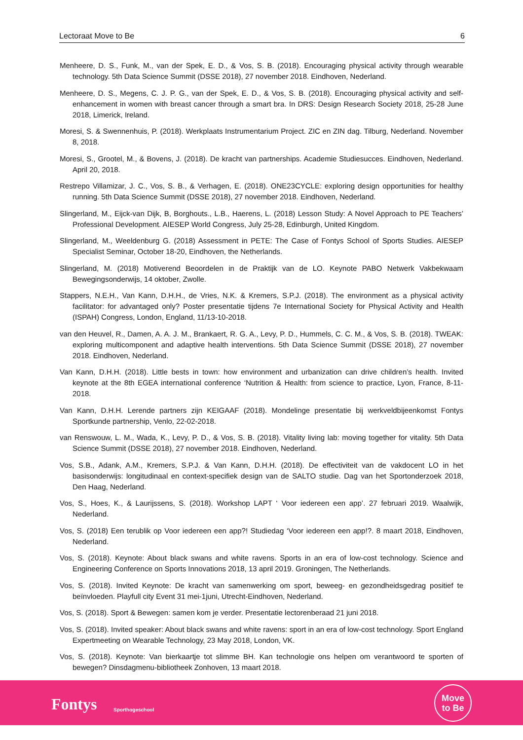Lectoraat Move to Be 6
Menheere, D. S., Funk, M., van der Spek, E. D., & Vos, S. B. (2018). Encouraging physical activity through wearable technology. 5th Data Science Summit (DSSE 2018), 27 november 2018. Eindhoven, Nederland.
Menheere, D. S., Megens, C. J. P. G., van der Spek, E. D., & Vos, S. B. (2018). Encouraging physical activity and self-enhancement in women with breast cancer through a smart bra. In DRS: Design Research Society 2018, 25-28 June 2018, Limerick, Ireland.
Moresi, S. & Swennenhuis, P. (2018). Werkplaats Instrumentarium Project. ZIC en ZIN dag. Tilburg, Nederland. November 8, 2018.
Moresi, S., Grootel, M., & Bovens, J. (2018). De kracht van partnerships. Academie Studiesucces. Eindhoven, Nederland. April 20, 2018.
Restrepo Villamizar, J. C., Vos, S. B., & Verhagen, E. (2018). ONE23CYCLE: exploring design opportunities for healthy running. 5th Data Science Summit (DSSE 2018), 27 november 2018. Eindhoven, Nederland.
Slingerland, M., Eijck-van Dijk, B, Borghouts., L.B., Haerens, L. (2018) Lesson Study: A Novel Approach to PE Teachers’ Professional Development. AIESEP World Congress, July 25-28, Edinburgh, United Kingdom.
Slingerland, M., Weeldenburg G. (2018) Assessment in PETE: The Case of Fontys School of Sports Studies. AIESEP Specialist Seminar, October 18-20, Eindhoven, the Netherlands.
Slingerland, M. (2018) Motiverend Beoordelen in de Praktijk van de LO. Keynote PABO Netwerk Vakbekwaam Bewegingsonderwijs, 14 oktober, Zwolle.
Stappers, N.E.H., Van Kann, D.H.H., de Vries, N.K. & Kremers, S.P.J. (2018). The environment as a physical activity facilitator: for advantaged only? Poster presentatie tijdens 7e International Society for Physical Activity and Health (ISPAH) Congress, London, England, 11/13-10-2018.
van den Heuvel, R., Damen, A. A. J. M., Brankaert, R. G. A., Levy, P. D., Hummels, C. C. M., & Vos, S. B. (2018). TWEAK: exploring multicomponent and adaptive health interventions. 5th Data Science Summit (DSSE 2018), 27 november 2018. Eindhoven, Nederland.
Van Kann, D.H.H. (2018). Little bests in town: how environment and urbanization can drive children’s health. Invited keynote at the 8th EGEA international conference ‘Nutrition & Health: from science to practice, Lyon, France, 8-11-2018.
Van Kann, D.H.H. Lerende partners zijn KEIGAAF (2018). Mondelinge presentatie bij werkveldbijeenkomst Fontys Sportkunde partnership, Venlo, 22-02-2018.
van Renswouw, L. M., Wada, K., Levy, P. D., & Vos, S. B. (2018). Vitality living lab: moving together for vitality. 5th Data Science Summit (DSSE 2018), 27 november 2018. Eindhoven, Nederland.
Vos, S.B., Adank, A.M., Kremers, S.P.J. & Van Kann, D.H.H. (2018). De effectiviteit van de vakdocent LO in het basisonderwijs: longitudinaal en context-specifiek design van de SALTO studie. Dag van het Sportonderzoek 2018, Den Haag, Nederland.
Vos, S., Hoes, K., & Laurijssens, S. (2018). Workshop LAPT ‘ Voor iedereen een app’. 27 februari 2019. Waalwijk, Nederland.
Vos, S. (2018) Een terublik op Voor iedereen een app?! Studiedag ‘Voor iedereen een app!?. 8 maart 2018, Eindhoven, Nederland.
Vos, S. (2018). Keynote: About black swans and white ravens. Sports in an era of low-cost technology. Science and Engineering Conference on Sports Innovations 2018, 13 april 2019. Groningen, The Netherlands.
Vos, S. (2018). Invited Keynote: De kracht van samenwerking om sport, beweeg- en gezondheidsgedrag positief te beïnvloeden. Playfull city Event 31 mei-1juni, Utrecht-Eindhoven, Nederland.
Vos, S. (2018). Sport & Bewegen: samen kom je verder. Presentatie lectorenberaad 21 juni 2018.
Vos, S. (2018). Invited speaker: About black swans and white ravens: sport in an era of low-cost technology. Sport England Expertmeeting on Wearable Technology, 23 May 2018, London, VK.
Vos, S. (2018). Keynote: Van bierkaartje tot slimme BH. Kan technologie ons helpen om verantwoord te sporten of bewegen? Dinsdagmenu-bibliotheek Zonhoven, 13 maart 2018.
Fontys Sporthogeschool
Move
to Be